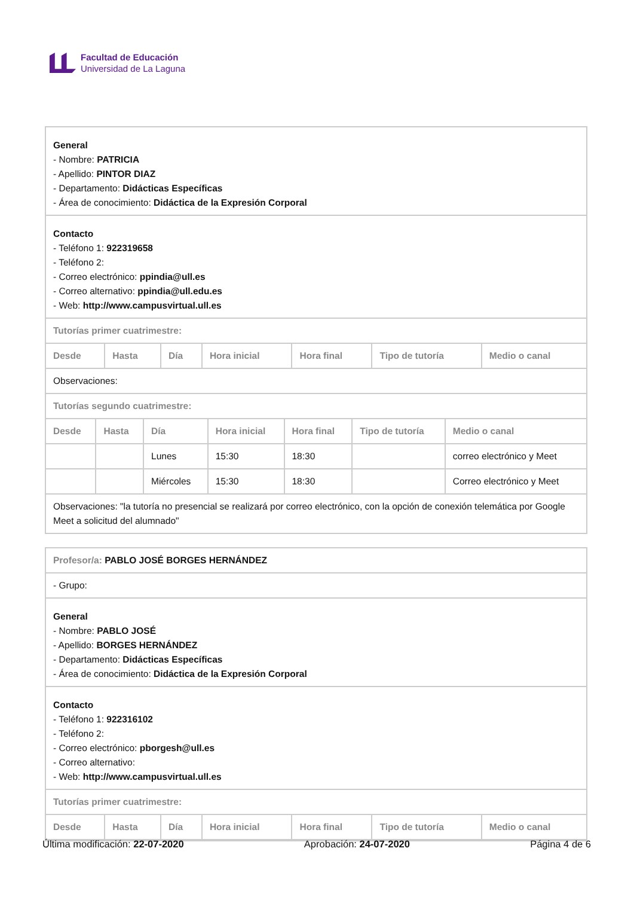Facultad de Educación
Universidad de La Laguna
General
- Nombre: PATRICIA
- Apellido: PINTOR DIAZ
- Departamento: Didácticas Específicas
- Área de conocimiento: Didáctica de la Expresión Corporal
Contacto
- Teléfono 1: 922319658
- Teléfono 2:
- Correo electrónico: ppindia@ull.es
- Correo alternativo: ppindia@ull.edu.es
- Web: http://www.campusvirtual.ull.es
Tutorías primer cuatrimestre:
| Desde | Hasta | Día | Hora inicial | Hora final | Tipo de tutoría | Medio o canal |
| --- | --- | --- | --- | --- | --- | --- |
Observaciones:
Tutorías segundo cuatrimestre:
| Desde | Hasta | Día | Hora inicial | Hora final | Tipo de tutoría | Medio o canal |
| --- | --- | --- | --- | --- | --- | --- |
| | | Lunes | 15:30 | 18:30 | | correo electrónico y Meet |
| | | Miércoles | 15:30 | 18:30 | | Correo electrónico y Meet |
Observaciones: "la tutoría no presencial se realizará por correo electrónico, con la opción de conexión telemática por Google Meet a solicitud del alumnado"
Profesor/a: PABLO JOSÉ BORGES HERNÁNDEZ
- Grupo:
General
- Nombre: PABLO JOSÉ
- Apellido: BORGES HERNÁNDEZ
- Departamento: Didácticas Específicas
- Área de conocimiento: Didáctica de la Expresión Corporal
Contacto
- Teléfono 1: 922316102
- Teléfono 2:
- Correo electrónico: pborgesh@ull.es
- Correo alternativo:
- Web: http://www.campusvirtual.ull.es
Tutorías primer cuatrimestre:
| Desde | Hasta | Día | Hora inicial | Hora final | Tipo de tutoría | Medio o canal |
| --- | --- | --- | --- | --- | --- | --- |
Última modificación: 22-07-2020 Aprobación: 24-07-2020 Página 4 de 6